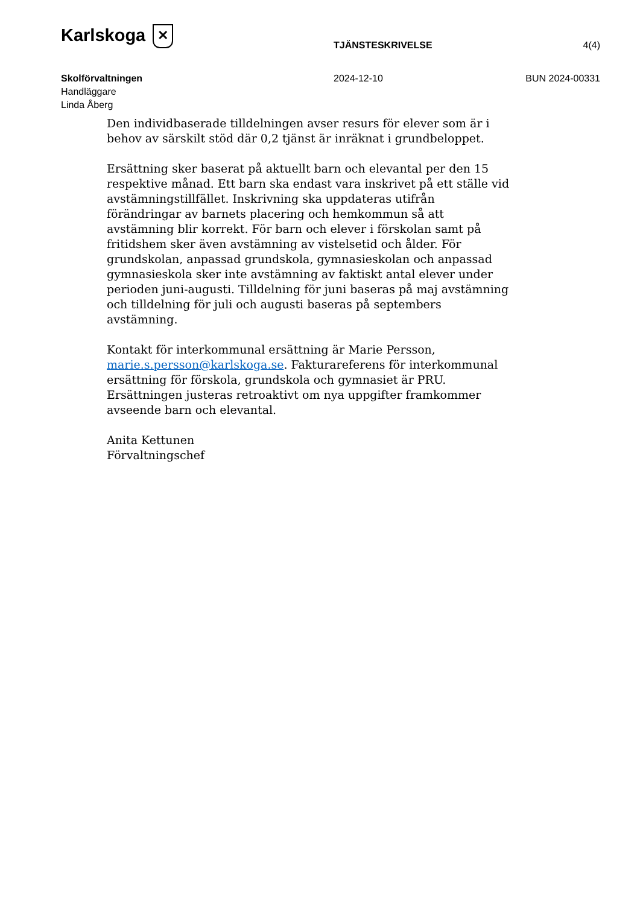Karlskoga ✕
TJÄNSTESKRIVELSE 4(4)
Skolförvaltningen
Handläggare
Linda Åberg
2024-12-10 BUN 2024-00331
Den individbaserade tilldelningen avser resurs för elever som är i behov av särskilt stöd där 0,2 tjänst är inräknat i grundbeloppet.
Ersättning sker baserat på aktuellt barn och elevantal per den 15 respektive månad. Ett barn ska endast vara inskrivet på ett ställe vid avstämningstillfället. Inskrivning ska uppdateras utifrån förändringar av barnets placering och hemkommun så att avstämning blir korrekt. För barn och elever i förskolan samt på fritidshem sker även avstämning av vistelsetid och ålder. För grundskolan, anpassad grundskola, gymnasieskolan och anpassad gymnasieskola sker inte avstämning av faktiskt antal elever under perioden juni-augusti. Tilldelning för juni baseras på maj avstämning och tilldelning för juli och augusti baseras på septembers avstämning.
Kontakt för interkommunal ersättning är Marie Persson, marie.s.persson@karlskoga.se. Fakturareferens för interkommunal ersättning för förskola, grundskola och gymnasiet är PRU. Ersättningen justeras retroaktivt om nya uppgifter framkommer avseende barn och elevantal.
Anita Kettunen
Förvaltningschef